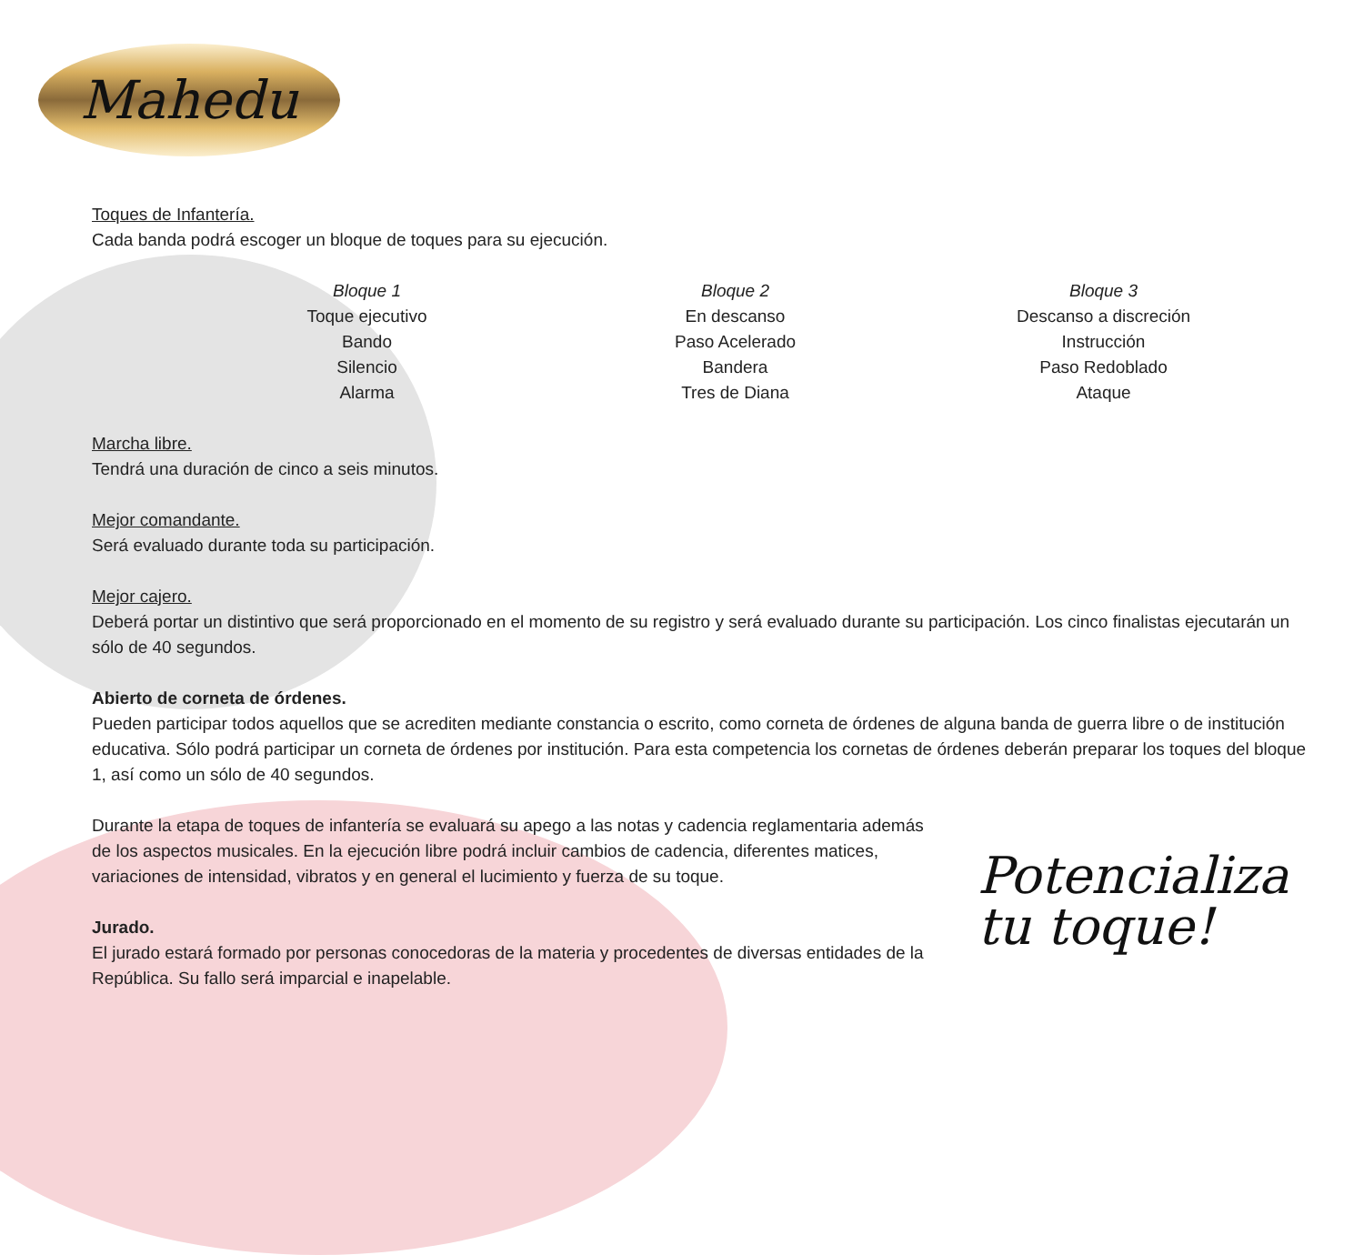Mahedu
Toques de Infantería.
Cada banda podrá escoger un bloque de toques para su ejecución.
Bloque 1
Toque ejecutivo
Bando
Silencio
Alarma
Bloque 2
En descanso
Paso Acelerado
Bandera
Tres de Diana
Bloque 3
Descanso a discreción
Instrucción
Paso Redoblado
Ataque
Marcha libre.
Tendrá una duración de cinco a seis minutos.
Mejor comandante.
Será evaluado durante toda su participación.
Mejor cajero.
Deberá portar un distintivo que será proporcionado en el momento de su registro y será evaluado durante su participación. Los cinco finalistas ejecutarán un sólo de 40 segundos.
Abierto de corneta de órdenes.
Pueden participar todos aquellos que se acrediten mediante constancia o escrito, como corneta de órdenes de alguna banda de guerra libre o de institución educativa. Sólo podrá participar un corneta de órdenes por institución. Para esta competencia los cornetas de órdenes deberán preparar los toques del bloque 1, así como un sólo de 40 segundos.
Durante la etapa de toques de infantería se evaluará su apego a las notas y cadencia reglamentaria además de los aspectos musicales. En la ejecución libre podrá incluir cambios de cadencia, diferentes matices, variaciones de intensidad, vibratos y en general el lucimiento y fuerza de su toque.
Jurado.
El jurado estará formado por personas conocedoras de la materia y procedentes de diversas entidades de la República. Su fallo será imparcial e inapelable.
Potencializa
tu toque!